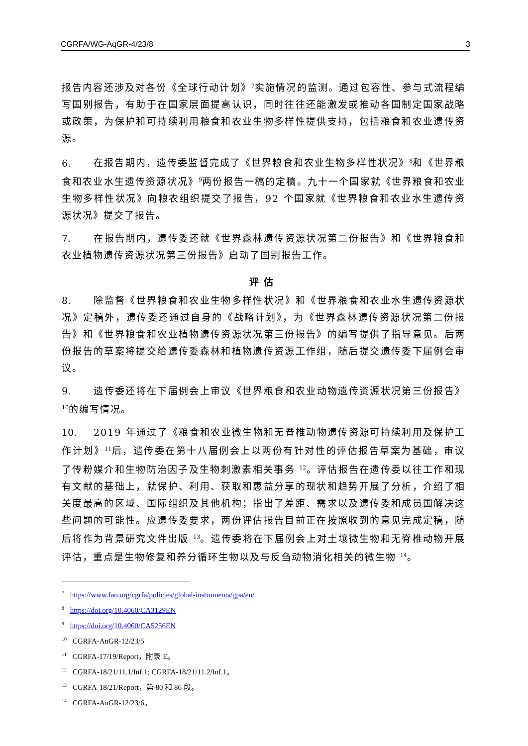CGRFA/WG-AqGR-4/23/8 3
报告内容还涉及对各份《全球行动计划》<sup>7</sup>实施情况的监测。通过包容性、参与式流程编写国别报告，有助于在国家层面提高认识，同时往往还能激发或推动各国制定国家战略或政策，为保护和可持续利用粮食和农业生物多样性提供支持，包括粮食和农业遗传资源。
6. 在报告期内，遗传委监督完成了《世界粮食和农业生物多样性状况》<sup>8</sup>和《世界粮食和农业水生遗传资源状况》<sup>9</sup>两份报告一稿的定稿。九十一个国家就《世界粮食和农业生物多样性状况》向粮农组织提交了报告，92 个国家就《世界粮食和农业水生遗传资源状况》提交了报告。
7. 在报告期内，遗传委还就《世界森林遗传资源状况第二份报告》和《世界粮食和农业植物遗传资源状况第三份报告》启动了国别报告工作。
评估
8. 除监督《世界粮食和农业生物多样性状况》和《世界粮食和农业水生遗传资源状况》定稿外，遗传委还通过自身的《战略计划》，为《世界森林遗传资源状况第二份报告》和《世界粮食和农业植物遗传资源状况第三份报告》的编写提供了指导意见。后两份报告的草案将提交给遗传委森林和植物遗传资源工作组，随后提交遗传委下届例会审议。
9. 遗传委还将在下届例会上审议《世界粮食和农业动物遗传资源状况第三份报告》<sup>10</sup>的编写情况。
10. 2019 年通过了《粮食和农业微生物和无脊椎动物遗传资源可持续利用及保护工作计划》<sup>11</sup>后，遗传委在第十八届例会上以两份有针对性的评估报告草案为基础，审议了传粉媒介和生物防治因子及生物刺激素相关事务 <sup>12</sup>。评估报告在遗传委以往工作和现有文献的基础上，就保护、利用、获取和惠益分享的现状和趋势开展了分析，介绍了相关度最高的区域、国际组织及其他机构；指出了差距、需求以及遗传委和成员国解决这些问题的可能性。应遗传委要求，两份评估报告目前正在按照收到的意见完成定稿，随后将作为背景研究文件出版 <sup>13</sup>。遗传委将在下届例会上对土壤微生物和无脊椎动物开展评估，重点是生物修复和养分循环生物以及与反刍动物消化相关的微生物 <sup>14</sup>。
<sup>7</sup> https://www.fao.org/cgrfa/policies/global-instruments/gpa/en/
<sup>8</sup> https://doi.org/10.4060/CA3129EN
<sup>9</sup> https://doi.org/10.4060/CA5256EN
<sup>10</sup> CGRFA-AnGR-12/23/5
<sup>11</sup> CGRFA-17/19/Report，附录 E。
<sup>12</sup> CGRFA-18/21/11.1/Inf.1; CGRFA-18/21/11.2/Inf.1。
<sup>13</sup> CGRFA-18/21/Report，第 80 和 86 段。
<sup>14</sup> CGRFA-AnGR-12/23/6。